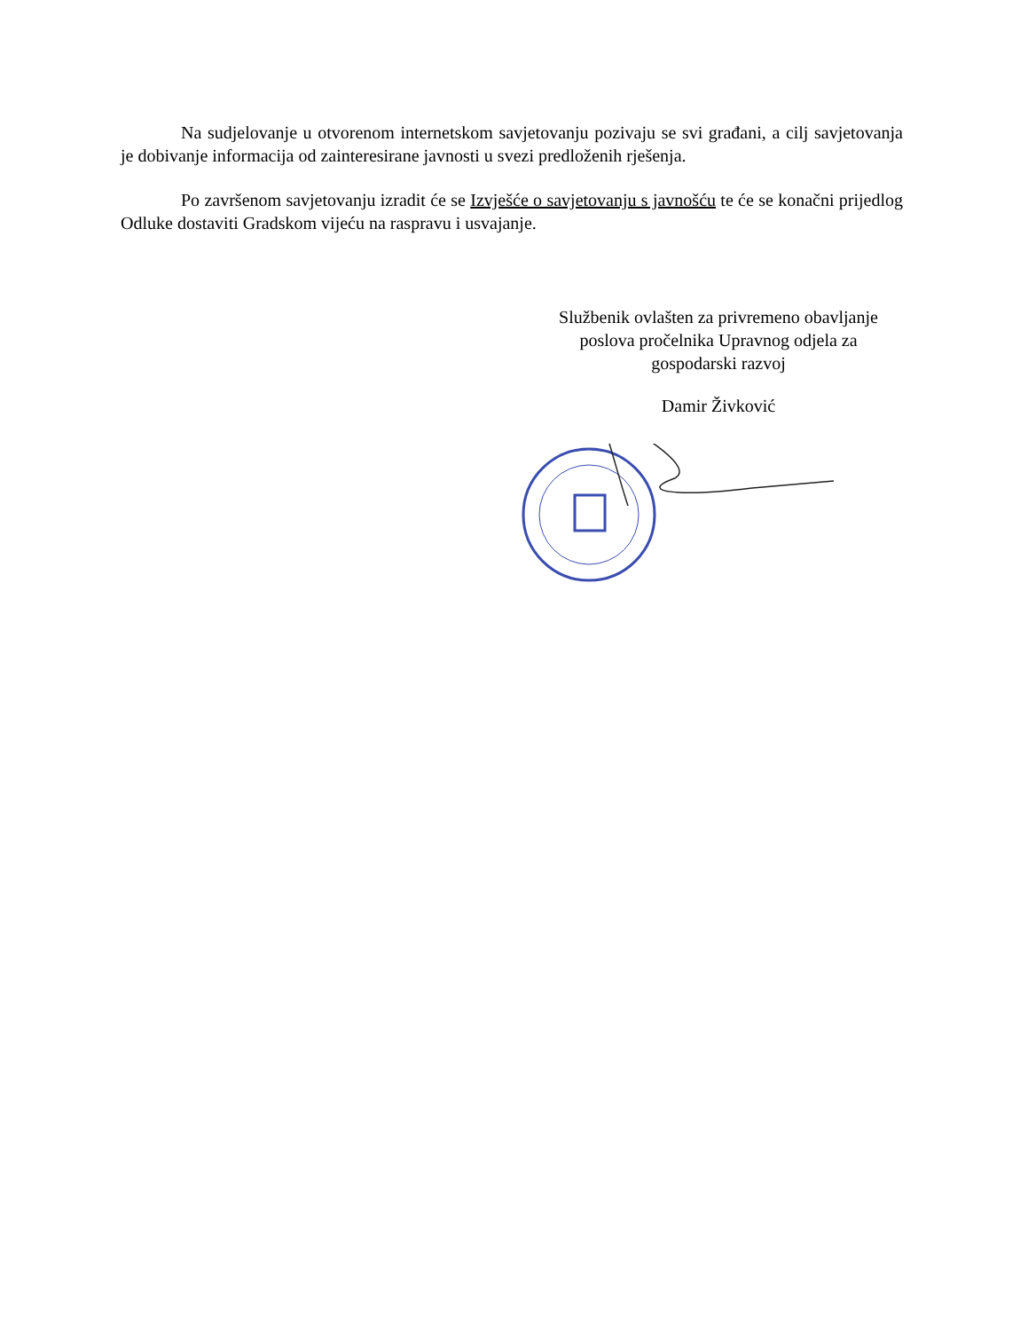Na sudjelovanje u otvorenom internetskom savjetovanju pozivaju se svi građani, a cilj savjetovanja je dobivanje informacija od zainteresirane javnosti u svezi predloženih rješenja.
Po završenom savjetovanju izradit će se Izvješće o savjetovanju s javnošću te će se konačni prijedlog Odluke dostaviti Gradskom vijeću na raspravu i usvajanje.
Službenik ovlašten za privremeno obavljanje
poslova pročelnika Upravnog odjela za
gospodarski razvoj
Damir Živković